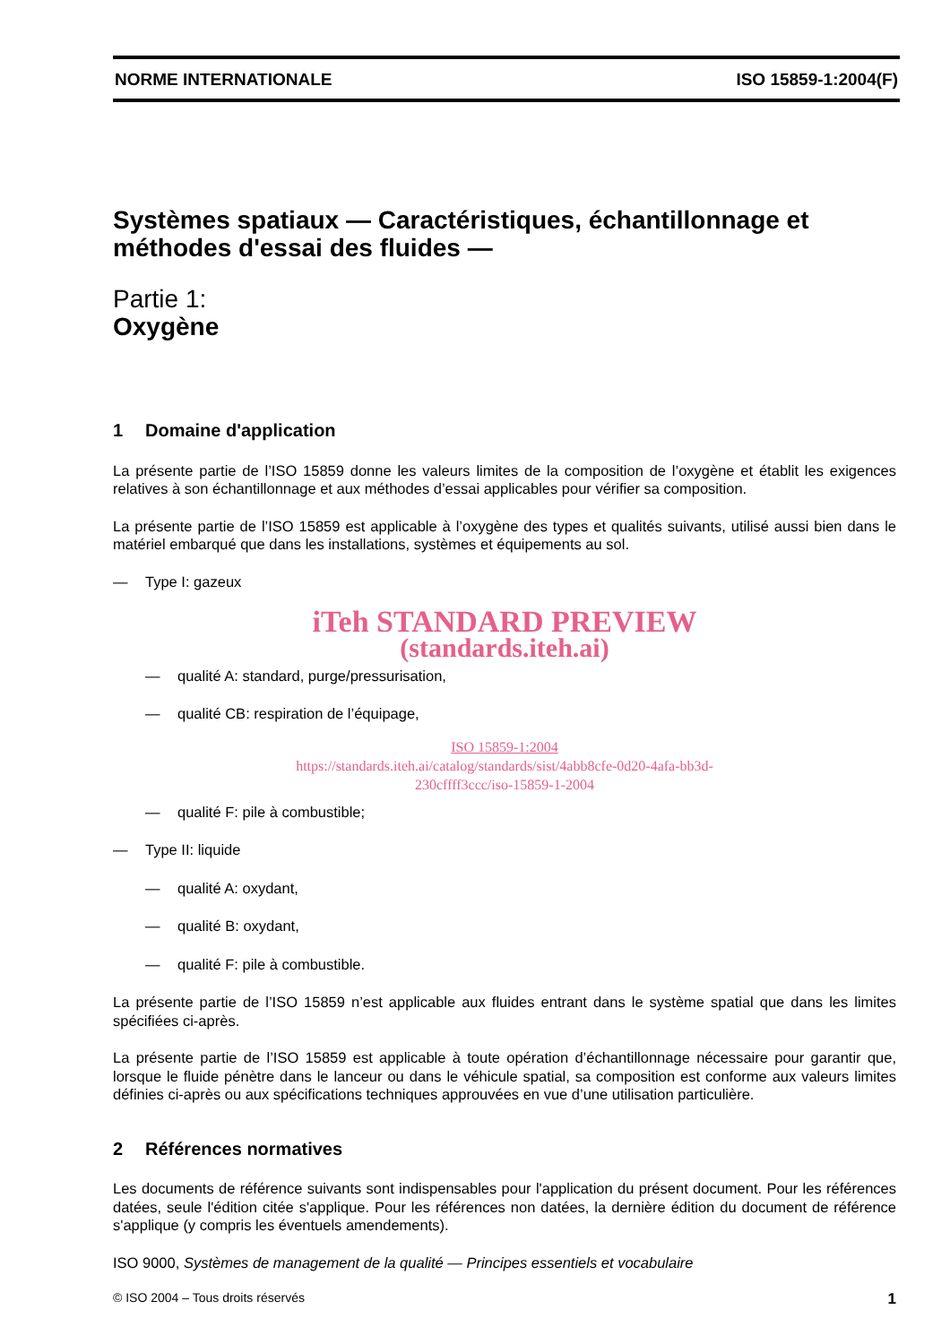NORME INTERNATIONALE ISO 15859-1:2004(F)
Systèmes spatiaux — Caractéristiques, échantillonnage et méthodes d'essai des fluides —
Partie 1:
Oxygène
1 Domaine d'application
La présente partie de l’ISO 15859 donne les valeurs limites de la composition de l’oxygène et établit les exigences relatives à son échantillonnage et aux méthodes d’essai applicables pour vérifier sa composition.
La présente partie de l’ISO 15859 est applicable à l’oxygène des types et qualités suivants, utilisé aussi bien dans le matériel embarqué que dans les installations, systèmes et équipements au sol.
— Type I: gazeux
iTeh STANDARD PREVIEW
(standards.iteh.ai)
— qualité A: standard, purge/pressurisation,
— qualité CB: respiration de l’équipage,
ISO 15859-1:2004
https://standards.iteh.ai/catalog/standards/sist/4abb8cfe-0d20-4afa-bb3d-
230cffff3ccc/iso-15859-1-2004
— qualité F: pile à combustible;
— Type II: liquide
— qualité A: oxydant,
— qualité B: oxydant,
— qualité F: pile à combustible.
La présente partie de l’ISO 15859 n’est applicable aux fluides entrant dans le système spatial que dans les limites spécifiées ci-après.
La présente partie de l’ISO 15859 est applicable à toute opération d’échantillonnage nécessaire pour garantir que, lorsque le fluide pénètre dans le lanceur ou dans le véhicule spatial, sa composition est conforme aux valeurs limites définies ci-après ou aux spécifications techniques approuvées en vue d’une utilisation particulière.
2 Références normatives
Les documents de référence suivants sont indispensables pour l'application du présent document. Pour les références datées, seule l'édition citée s'applique. Pour les références non datées, la dernière édition du document de référence s'applique (y compris les éventuels amendements).
ISO 9000, Systèmes de management de la qualité — Principes essentiels et vocabulaire
© ISO 2004 – Tous droits réservés 1